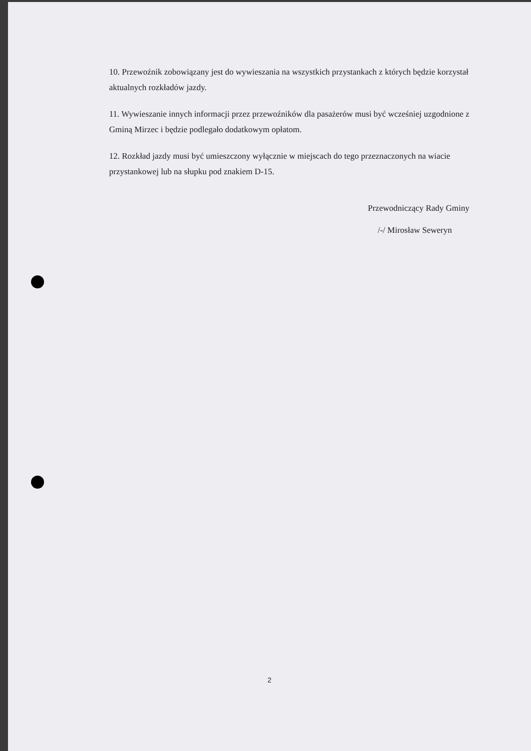10. Przewoźnik zobowiązany jest do wywieszania na wszystkich przystankach z których będzie korzystał aktualnych rozkładów jazdy.
11. Wywieszanie innych informacji przez przewoźników dla pasażerów musi być wcześniej uzgodnione z Gminą Mirzec i będzie podlegało dodatkowym opłatom.
12. Rozkład jazdy musi być umieszczony wyłącznie w miejscach do tego przeznaczonych na wiacie przystankowej lub na słupku pod znakiem D-15.
Przewodniczący Rady Gminy
/-/ Mirosław Seweryn
2